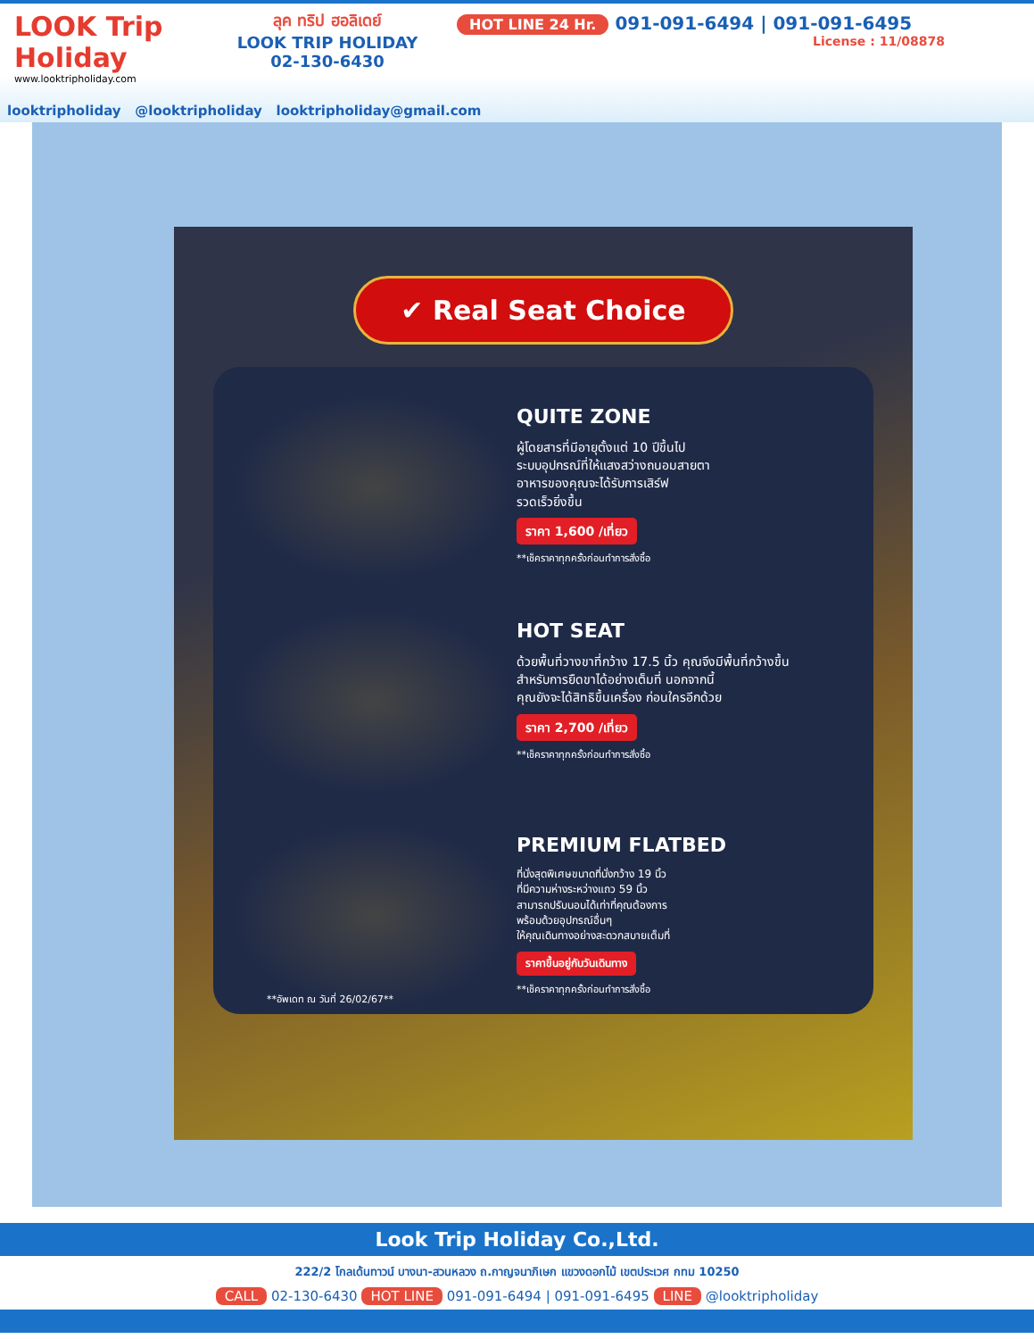LOOK Trip Holiday
www.looktripholiday.com
ลุค ทริป ฮอลิเดย์
LOOK TRIP HOLIDAY
02-130-6430
HOT LINE 24 Hr. 091-091-6494 | 091-091-6495
License : 11/08878
looktripholiday @looktripholiday looktripholiday@gmail.com
✔ Real Seat Choice
QUITE ZONE
ผู้โดยสารที่มีอายุตั้งแต่ 10 ปีขึ้นไป
ระบบอุปกรณ์ที่ให้แสงสว่างถนอมสายตา
อาหารของคุณจะได้รับการเสิร์ฟ
รวดเร็วยิ่งขึ้น
ราคา 1,600 /เที่ยว
**เช็คราคาทุกครั้งก่อนทำการสั่งซื้อ
HOT SEAT
ด้วยพื้นที่วางขาที่กว้าง 17.5 นิ้ว คุณจึงมีพื้นที่กว้างขึ้น
สำหรับการยืดขาได้อย่างเต็มที่ นอกจากนี้
คุณยังจะได้สิทธิขึ้นเครื่อง ก่อนใครอีกด้วย
ราคา 2,700 /เที่ยว
**เช็คราคาทุกครั้งก่อนทำการสั่งซื้อ
**อัพเดท ณ วันที่ 26/02/67**
PREMIUM FLATBED
ที่นั่งสุดพิเศษขนาดที่นั่งกว้าง 19 นิ้ว
ที่มีความห่างระหว่างแถว 59 นิ้ว
สามารถปรับนอนได้เท่าที่คุณต้องการ
พร้อมด้วยอุปกรณ์อื่นๆ
ให้คุณเดินทางอย่างสะดวกสบายเต็มที่
ราคาขึ้นอยู่กับวันเดินทาง
**เช็คราคาทุกครั้งก่อนทำการสั่งซื้อ
Look Trip Holiday Co.,Ltd.
222/2 โกลเด้นทาวน์ บางนา-สวนหลวง ถ.กาญจนาภิเษก แขวงดอกไม้ เขตประเวศ กทม 10250
CALL 02-130-6430 HOT LINE 091-091-6494 | 091-091-6495 LINE @looktripholiday